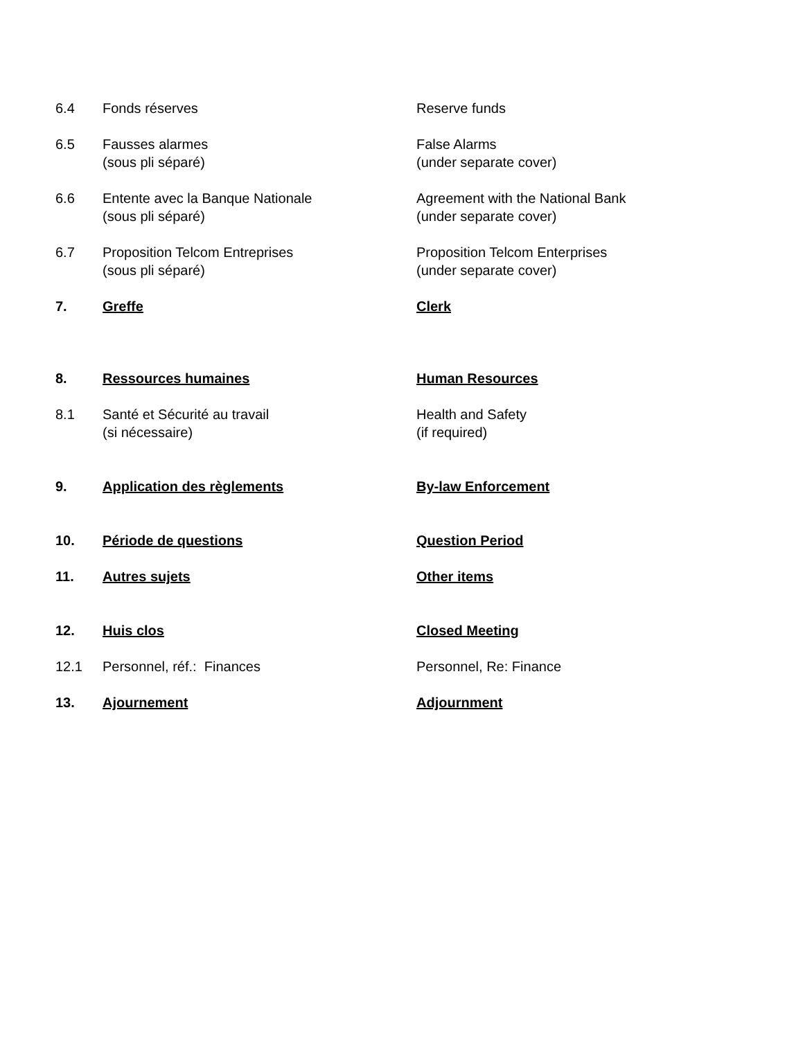6.4 Fonds réserves Reserve funds
6.5 Fausses alarmes
(sous pli séparé)
False Alarms
(under separate cover)
6.6 Entente avec la Banque Nationale
(sous pli séparé)
Agreement with the National Bank
(under separate cover)
6.7 Proposition Telcom Entreprises
(sous pli séparé)
Proposition Telcom Enterprises
(under separate cover)
7. Greffe Clerk
8. Ressources humaines Human Resources
8.1 Santé et Sécurité au travail
(si nécessaire)
Health and Safety
(if required)
9. Application des règlements By-law Enforcement
10. Période de questions Question Period
11. Autres sujets Other items
12. Huis clos Closed Meeting
12.1 Personnel, réf.: Finances Personnel, Re: Finance
13. Ajournement Adjournment